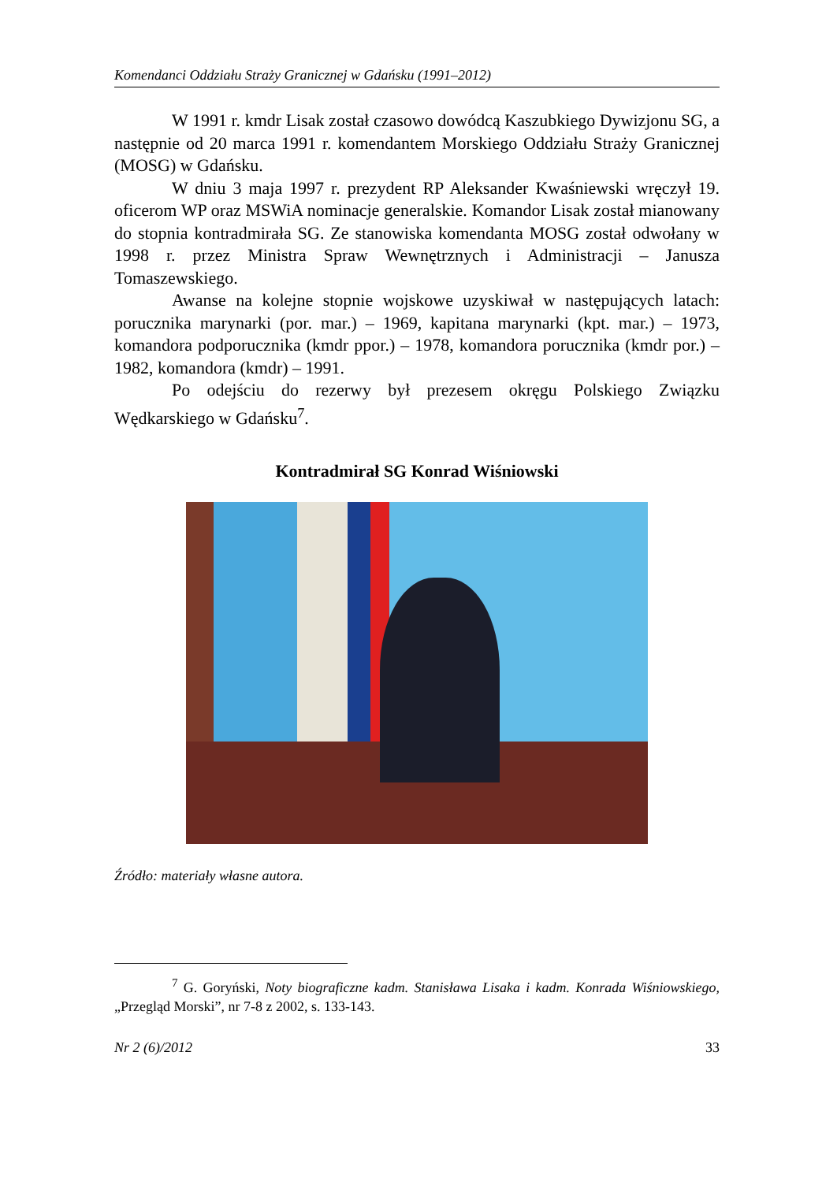Komendanci Oddziału Straży Granicznej w Gdańsku (1991–2012)
W 1991 r. kmdr Lisak został czasowo dowódcą Kaszubkiego Dywizjonu SG, a następnie od 20 marca 1991 r. komendantem Morskiego Oddziału Straży Granicznej (MOSG) w Gdańsku.
W dniu 3 maja 1997 r. prezydent RP Aleksander Kwaśniewski wręczył 19. oficerom WP oraz MSWiA nominacje generalskie. Komandor Lisak został mianowany do stopnia kontradmirała SG. Ze stanowiska komendanta MOSG został odwołany w 1998 r. przez Ministra Spraw Wewnętrznych i Administracji – Janusza Tomaszewskiego.
Awanse na kolejne stopnie wojskowe uzyskiwał w następujących latach: porucznika marynarki (por. mar.) – 1969, kapitana marynarki (kpt. mar.) – 1973, komandora podporucznika (kmdr ppor.) – 1978, komandora porucznika (kmdr por.) – 1982, komandora (kmdr) – 1991.
Po odejściu do rezerwy był prezesem okręgu Polskiego Związku Wędkarskiego w Gdańsku<sup>7</sup>.
Kontradmirał SG Konrad Wiśniowski
Źródło: materiały własne autora.
<sup>7</sup> G. Goryński, Noty biograficzne kadm. Stanisława Lisaka i kadm. Konrada Wiśniowskiego, „Przegląd Morski”, nr 7-8 z 2002, s. 133-143.
Nr 2 (6)/2012 33